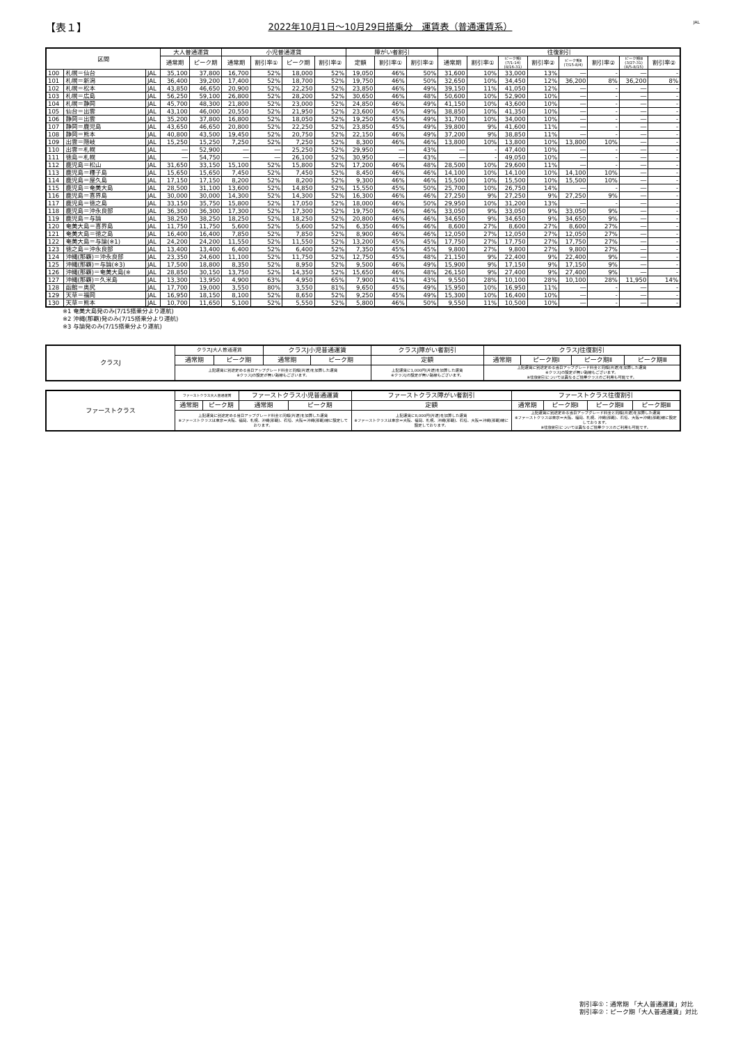【表１】 2022年10月1日～10月29日搭乗分　運賃表（普通運賃系） JAL
| 区間 | | | 大人普通運賃 | | 小児普通運賃 | | | | 障がい者割引 | | | 往復割引 | | | | | | | |
| --- | --- | --- | --- | --- | --- | --- | --- | --- | --- | --- | --- | --- | --- | --- | --- | --- | --- | --- | --- |
| | | | 通常期 | ピーク期 | 通常期 | 割引率① | ピーク期 | 割引率② | 定額 | 割引率① | 割引率② | 通常期 | 割引率① | ピーク期Ⅰ (7/1-14) (8/16-31) | 割引率② | ピーク期Ⅱ (7/15-8/4) | 割引率② | ピーク期Ⅲ (3/27-31) (8/5-8/15) | 割引率② |
| 100 | 札幌＝仙台 | JAL | 35,100 | 37,800 | 16,700 | 52% | 18,000 | 52% | 19,050 | 46% | 50% | 31,600 | 10% | 33,000 | 13% | ― | - | ― | - |
| 101 | 札幌＝新潟 | JAL | 36,400 | 39,200 | 17,400 | 52% | 18,700 | 52% | 19,750 | 46% | 50% | 32,650 | 10% | 34,450 | 12% | 36,200 | 8% | 36,200 | 8% |
| 102 | 札幌＝松本 | JAL | 43,850 | 46,650 | 20,900 | 52% | 22,250 | 52% | 23,850 | 46% | 49% | 39,150 | 11% | 41,050 | 12% | ― | - | ― | - |
| 103 | 札幌＝広島 | JAL | 56,250 | 59,100 | 26,800 | 52% | 28,200 | 52% | 30,650 | 46% | 48% | 50,600 | 10% | 52,900 | 10% | ― | - | ― | - |
| 104 | 札幌＝静岡 | JAL | 45,700 | 48,300 | 21,800 | 52% | 23,000 | 52% | 24,850 | 46% | 49% | 41,150 | 10% | 43,600 | 10% | ― | - | ― | - |
| 105 | 仙台＝出雲 | JAL | 43,100 | 46,000 | 20,550 | 52% | 21,950 | 52% | 23,600 | 45% | 49% | 38,850 | 10% | 41,350 | 10% | ― | - | ― | - |
| 106 | 静岡＝出雲 | JAL | 35,200 | 37,800 | 16,800 | 52% | 18,050 | 52% | 19,250 | 45% | 49% | 31,700 | 10% | 34,000 | 10% | ― | - | ― | - |
| 107 | 静岡＝鹿児島 | JAL | 43,650 | 46,650 | 20,800 | 52% | 22,250 | 52% | 23,850 | 45% | 49% | 39,800 | 9% | 41,600 | 11% | ― | - | ― | - |
| 108 | 静岡＝熊本 | JAL | 40,800 | 43,500 | 19,450 | 52% | 20,750 | 52% | 22,150 | 46% | 49% | 37,200 | 9% | 38,850 | 11% | ― | - | ― | - |
| 109 | 出雲＝隠岐 | JAL | 15,250 | 15,250 | 7,250 | 52% | 7,250 | 52% | 8,300 | 46% | 46% | 13,800 | 10% | 13,800 | 10% | 13,800 | 10% | ― | - |
| 110 | 出雲＝札幌 | JAL | ― | 52,900 | ― | ― | 25,250 | 52% | 29,950 | ― | 43% | ― | - | 47,400 | 10% | ― | - | ― | - |
| 111 | 徳島＝札幌 | JAL | ― | 54,750 | ― | ― | 26,100 | 52% | 30,950 | ― | 43% | ― | - | 49,050 | 10% | ― | - | ― | - |
| 112 | 鹿児島＝松山 | JAL | 31,650 | 33,150 | 15,100 | 52% | 15,800 | 52% | 17,200 | 46% | 48% | 28,500 | 10% | 29,600 | 11% | ― | - | ― | - |
| 113 | 鹿児島＝種子島 | JAL | 15,650 | 15,650 | 7,450 | 52% | 7,450 | 52% | 8,450 | 46% | 46% | 14,100 | 10% | 14,100 | 10% | 14,100 | 10% | ― | - |
| 114 | 鹿児島＝屋久島 | JAL | 17,150 | 17,150 | 8,200 | 52% | 8,200 | 52% | 9,300 | 46% | 46% | 15,500 | 10% | 15,500 | 10% | 15,500 | 10% | ― | - |
| 115 | 鹿児島＝奄美大島 | JAL | 28,500 | 31,100 | 13,600 | 52% | 14,850 | 52% | 15,550 | 45% | 50% | 25,700 | 10% | 26,750 | 14% | ― | - | ― | - |
| 116 | 鹿児島＝喜界島 | JAL | 30,000 | 30,000 | 14,300 | 52% | 14,300 | 52% | 16,300 | 46% | 46% | 27,250 | 9% | 27,250 | 9% | 27,250 | 9% | ― | - |
| 117 | 鹿児島＝徳之島 | JAL | 33,150 | 35,750 | 15,800 | 52% | 17,050 | 52% | 18,000 | 46% | 50% | 29,950 | 10% | 31,200 | 13% | ― | - | ― | - |
| 118 | 鹿児島＝沖永良部 | JAL | 36,300 | 36,300 | 17,300 | 52% | 17,300 | 52% | 19,750 | 46% | 46% | 33,050 | 9% | 33,050 | 9% | 33,050 | 9% | ― | - |
| 119 | 鹿児島＝与論 | JAL | 38,250 | 38,250 | 18,250 | 52% | 18,250 | 52% | 20,800 | 46% | 46% | 34,650 | 9% | 34,650 | 9% | 34,650 | 9% | ― | - |
| 120 | 奄美大島＝喜界島 | JAL | 11,750 | 11,750 | 5,600 | 52% | 5,600 | 52% | 6,350 | 46% | 46% | 8,600 | 27% | 8,600 | 27% | 8,600 | 27% | ― | - |
| 121 | 奄美大島＝徳之島 | JAL | 16,400 | 16,400 | 7,850 | 52% | 7,850 | 52% | 8,900 | 46% | 46% | 12,050 | 27% | 12,050 | 27% | 12,050 | 27% | ― | - |
| 122 | 奄美大島＝与論(※1) | JAL | 24,200 | 24,200 | 11,550 | 52% | 11,550 | 52% | 13,200 | 45% | 45% | 17,750 | 27% | 17,750 | 27% | 17,750 | 27% | ― | - |
| 123 | 徳之島＝沖永良部 | JAL | 13,400 | 13,400 | 6,400 | 52% | 6,400 | 52% | 7,350 | 45% | 45% | 9,800 | 27% | 9,800 | 27% | 9,800 | 27% | ― | - |
| 124 | 沖縄(那覇)＝沖永良部 | JAL | 23,350 | 24,600 | 11,100 | 52% | 11,750 | 52% | 12,750 | 45% | 48% | 21,150 | 9% | 22,400 | 9% | 22,400 | 9% | ― | - |
| 125 | 沖縄(那覇)＝与論(※3) | JAL | 17,500 | 18,800 | 8,350 | 52% | 8,950 | 52% | 9,500 | 46% | 49% | 15,900 | 9% | 17,150 | 9% | 17,150 | 9% | ― | - |
| 126 | 沖縄(那覇)＝奄美大島(※ | JAL | 28,850 | 30,150 | 13,750 | 52% | 14,350 | 52% | 15,650 | 46% | 48% | 26,150 | 9% | 27,400 | 9% | 27,400 | 9% | ― | - |
| 127 | 沖縄(那覇)＝久米島 | JAL | 13,300 | 13,950 | 4,900 | 63% | 4,950 | 65% | 7,900 | 41% | 43% | 9,550 | 28% | 10,100 | 28% | 10,100 | 28% | 11,950 | 14% |
| 128 | 函館＝奥尻 | JAL | 17,700 | 19,000 | 3,550 | 80% | 3,550 | 81% | 9,650 | 45% | 49% | 15,950 | 10% | 16,950 | 11% | ― | - | ― | - |
| 129 | 天草＝福岡 | JAL | 16,950 | 18,150 | 8,100 | 52% | 8,650 | 52% | 9,250 | 45% | 49% | 15,300 | 10% | 16,400 | 10% | ― | - | ― | - |
| 130 | 天草＝熊本 | JAL | 10,700 | 11,650 | 5,100 | 52% | 5,550 | 52% | 5,800 | 46% | 50% | 9,550 | 11% | 10,500 | 10% | ― | - | ― | - |
※1 奄美大島発のみ(7/15搭乗分より運航)
※2 沖縄(那覇)発のみ(7/15搭乗分より運航)
※3 与論発のみ(7/15搭乗分より運航)
| クラスJ | クラスJ大人普通運賃 | | クラスJ小児普通運賃 | | クラスJ障がい者割引 | クラスJ往復割引 | | | |
| | 通常期 | ピーク期 | 通常期 | ピーク期 | 定額 | 通常期 | ピーク期Ⅰ | ピーク期Ⅱ | ピーク期Ⅲ |
| | 上記運賃に別途定める当日アップグレード料金と同額(片道)を加算した運賃 ※クラスJの設定が無い路線もございます。 | | | | 上記運賃に1,000円(片道)を加算した運賃 ※クラスJの設定が無い路線もございます。 | 上記運賃に別途定める当日アップグレード料金と同額(片道)を加算した運賃 ※クラスJの設定が無い路線もございます。 ※往復割引については異なるご搭乗クラスのご利用も可能です。 | | | |
| ファーストクラス | ファーストクラス大人普通運賃 | | ファーストクラス小児普通運賃 | | ファーストクラス障がい者割引 | ファーストクラス往復割引 | | | |
| | 通常期 | ピーク期 | 通常期 | ピーク期 | 定額 | 通常期 | ピーク期Ⅰ | ピーク期Ⅱ | ピーク期Ⅲ |
| | 上記運賃に別途定める当日アップグレード料金と同額(片道)を加算した運賃 ※ファーストクラスは東京＝大阪、福岡、札幌、沖縄(那覇)、石垣、大阪＝沖縄(那覇)線に設定しております。 | | | | 上記運賃に8,000円(片道)を加算した運賃 ※ファーストクラスは東京＝大阪、福岡、札幌、沖縄(那覇)、石垣、大阪＝沖縄(那覇)線に設定しております。 | 上記運賃に別途定める当日アップグレード料金と同額(片道)を加算した運賃 ※ファーストクラスは東京＝大阪、福岡、札幌、沖縄(那覇)、石垣、大阪＝沖縄(那覇)線に設定しております。 ※往復割引については異なるご搭乗クラスのご利用も可能です。 | | | |
割引率①：通常期 「大人普通運賃」対比
割引率②：ピーク期「大人普通運賃」対比